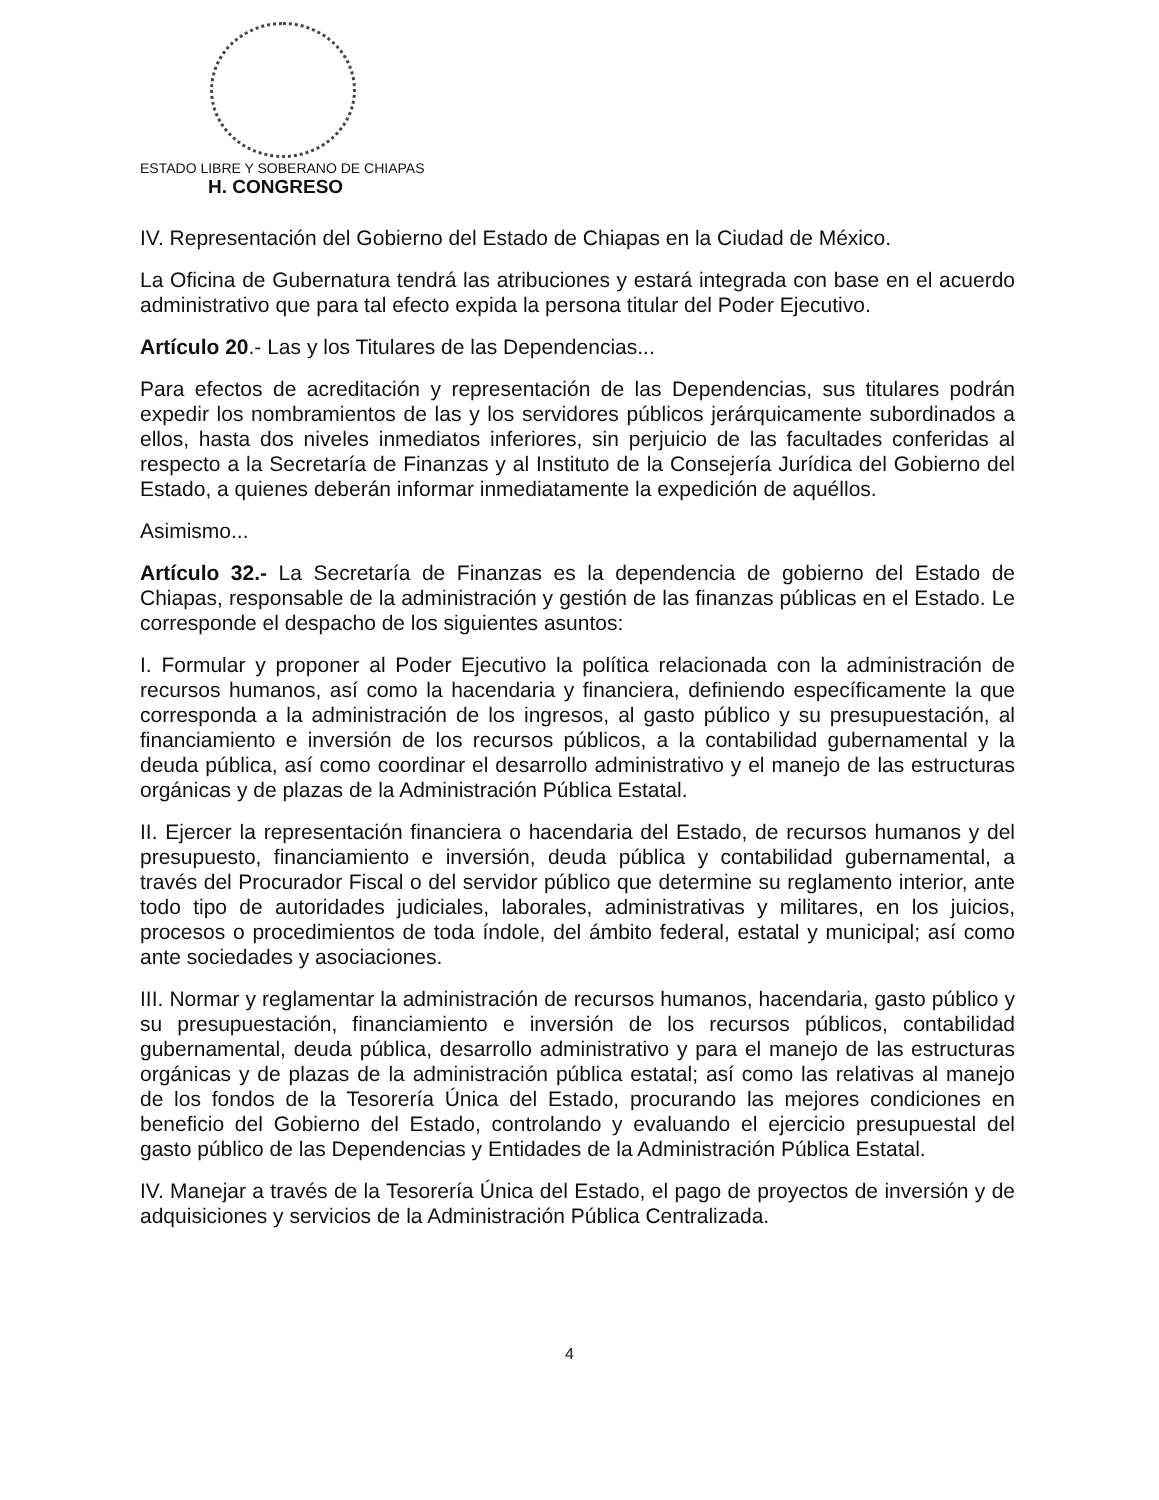ESTADO LIBRE Y SOBERANO DE CHIAPAS
H. CONGRESO
IV. Representación del Gobierno del Estado de Chiapas en la Ciudad de México.
La Oficina de Gubernatura tendrá las atribuciones y estará integrada con base en el acuerdo administrativo que para tal efecto expida la persona titular del Poder Ejecutivo.
Artículo 20.- Las y los Titulares de las Dependencias...
Para efectos de acreditación y representación de las Dependencias, sus titulares podrán expedir los nombramientos de las y los servidores públicos jerárquicamente subordinados a ellos, hasta dos niveles inmediatos inferiores, sin perjuicio de las facultades conferidas al respecto a la Secretaría de Finanzas y al Instituto de la Consejería Jurídica del Gobierno del Estado, a quienes deberán informar inmediatamente la expedición de aquéllos.
Asimismo...
Artículo 32.- La Secretaría de Finanzas es la dependencia de gobierno del Estado de Chiapas, responsable de la administración y gestión de las finanzas públicas en el Estado. Le corresponde el despacho de los siguientes asuntos:
I. Formular y proponer al Poder Ejecutivo la política relacionada con la administración de recursos humanos, así como la hacendaria y financiera, definiendo específicamente la que corresponda a la administración de los ingresos, al gasto público y su presupuestación, al financiamiento e inversión de los recursos públicos, a la contabilidad gubernamental y la deuda pública, así como coordinar el desarrollo administrativo y el manejo de las estructuras orgánicas y de plazas de la Administración Pública Estatal.
II. Ejercer la representación financiera o hacendaria del Estado, de recursos humanos y del presupuesto, financiamiento e inversión, deuda pública y contabilidad gubernamental, a través del Procurador Fiscal o del servidor público que determine su reglamento interior, ante todo tipo de autoridades judiciales, laborales, administrativas y militares, en los juicios, procesos o procedimientos de toda índole, del ámbito federal, estatal y municipal; así como ante sociedades y asociaciones.
III. Normar y reglamentar la administración de recursos humanos, hacendaria, gasto público y su presupuestación, financiamiento e inversión de los recursos públicos, contabilidad gubernamental, deuda pública, desarrollo administrativo y para el manejo de las estructuras orgánicas y de plazas de la administración pública estatal; así como las relativas al manejo de los fondos de la Tesorería Única del Estado, procurando las mejores condiciones en beneficio del Gobierno del Estado, controlando y evaluando el ejercicio presupuestal del gasto público de las Dependencias y Entidades de la Administración Pública Estatal.
IV. Manejar a través de la Tesorería Única del Estado, el pago de proyectos de inversión y de adquisiciones y servicios de la Administración Pública Centralizada.
4